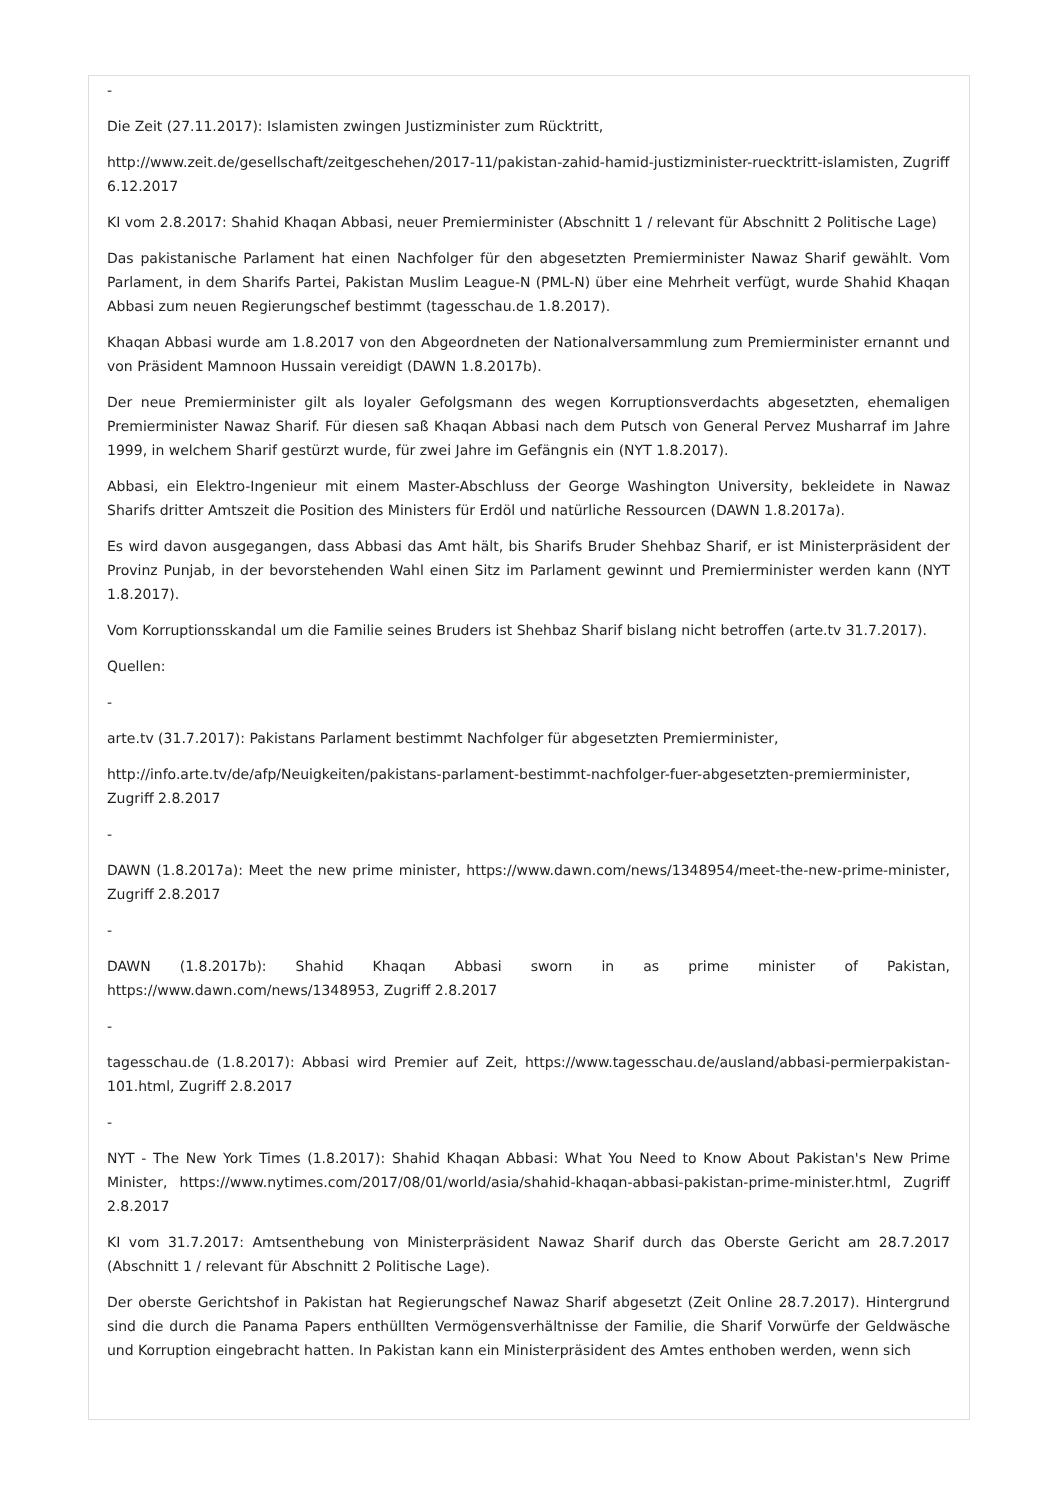-
Die Zeit (27.11.2017): Islamisten zwingen Justizminister zum Rücktritt,
http://www.zeit.de/gesellschaft/zeitgeschehen/2017-11/pakistan-zahid-hamid-justizminister-ruecktritt-islamisten, Zugriff 6.12.2017
KI vom 2.8.2017: Shahid Khaqan Abbasi, neuer Premierminister (Abschnitt 1 / relevant für Abschnitt 2 Politische Lage)
Das pakistanische Parlament hat einen Nachfolger für den abgesetzten Premierminister Nawaz Sharif gewählt. Vom Parlament, in dem Sharifs Partei, Pakistan Muslim League-N (PML-N) über eine Mehrheit verfügt, wurde Shahid Khaqan Abbasi zum neuen Regierungschef bestimmt (tagesschau.de 1.8.2017).
Khaqan Abbasi wurde am 1.8.2017 von den Abgeordneten der Nationalversammlung zum Premierminister ernannt und von Präsident Mamnoon Hussain vereidigt (DAWN 1.8.2017b).
Der neue Premierminister gilt als loyaler Gefolgsmann des wegen Korruptionsverdachts abgesetzten, ehemaligen Premierminister Nawaz Sharif. Für diesen saß Khaqan Abbasi nach dem Putsch von General Pervez Musharraf im Jahre 1999, in welchem Sharif gestürzt wurde, für zwei Jahre im Gefängnis ein (NYT 1.8.2017).
Abbasi, ein Elektro-Ingenieur mit einem Master-Abschluss der George Washington University, bekleidete in Nawaz Sharifs dritter Amtszeit die Position des Ministers für Erdöl und natürliche Ressourcen (DAWN 1.8.2017a).
Es wird davon ausgegangen, dass Abbasi das Amt hält, bis Sharifs Bruder Shehbaz Sharif, er ist Ministerpräsident der Provinz Punjab, in der bevorstehenden Wahl einen Sitz im Parlament gewinnt und Premierminister werden kann (NYT 1.8.2017).
Vom Korruptionsskandal um die Familie seines Bruders ist Shehbaz Sharif bislang nicht betroffen (arte.tv 31.7.2017).
Quellen:
-
arte.tv (31.7.2017): Pakistans Parlament bestimmt Nachfolger für abgesetzten Premierminister,
http://info.arte.tv/de/afp/Neuigkeiten/pakistans-parlament-bestimmt-nachfolger-fuer-abgesetzten-premierminister, Zugriff 2.8.2017
-
DAWN (1.8.2017a): Meet the new prime minister, https://www.dawn.com/news/1348954/meet-the-new-prime-minister, Zugriff 2.8.2017
-
DAWN (1.8.2017b): Shahid Khaqan Abbasi sworn in as prime minister of Pakistan, https://www.dawn.com/news/1348953, Zugriff 2.8.2017
-
tagesschau.de (1.8.2017): Abbasi wird Premier auf Zeit, https://www.tagesschau.de/ausland/abbasi-permierpakistan-101.html, Zugriff 2.8.2017
-
NYT - The New York Times (1.8.2017): Shahid Khaqan Abbasi: What You Need to Know About Pakistan's New Prime Minister, https://www.nytimes.com/2017/08/01/world/asia/shahid-khaqan-abbasi-pakistan-prime-minister.html, Zugriff 2.8.2017
KI vom 31.7.2017: Amtsenthebung von Ministerpräsident Nawaz Sharif durch das Oberste Gericht am 28.7.2017 (Abschnitt 1 / relevant für Abschnitt 2 Politische Lage).
Der oberste Gerichtshof in Pakistan hat Regierungschef Nawaz Sharif abgesetzt (Zeit Online 28.7.2017). Hintergrund sind die durch die Panama Papers enthüllten Vermögensverhältnisse der Familie, die Sharif Vorwürfe der Geldwäsche und Korruption eingebracht hatten. In Pakistan kann ein Ministerpräsident des Amtes enthoben werden, wenn sich